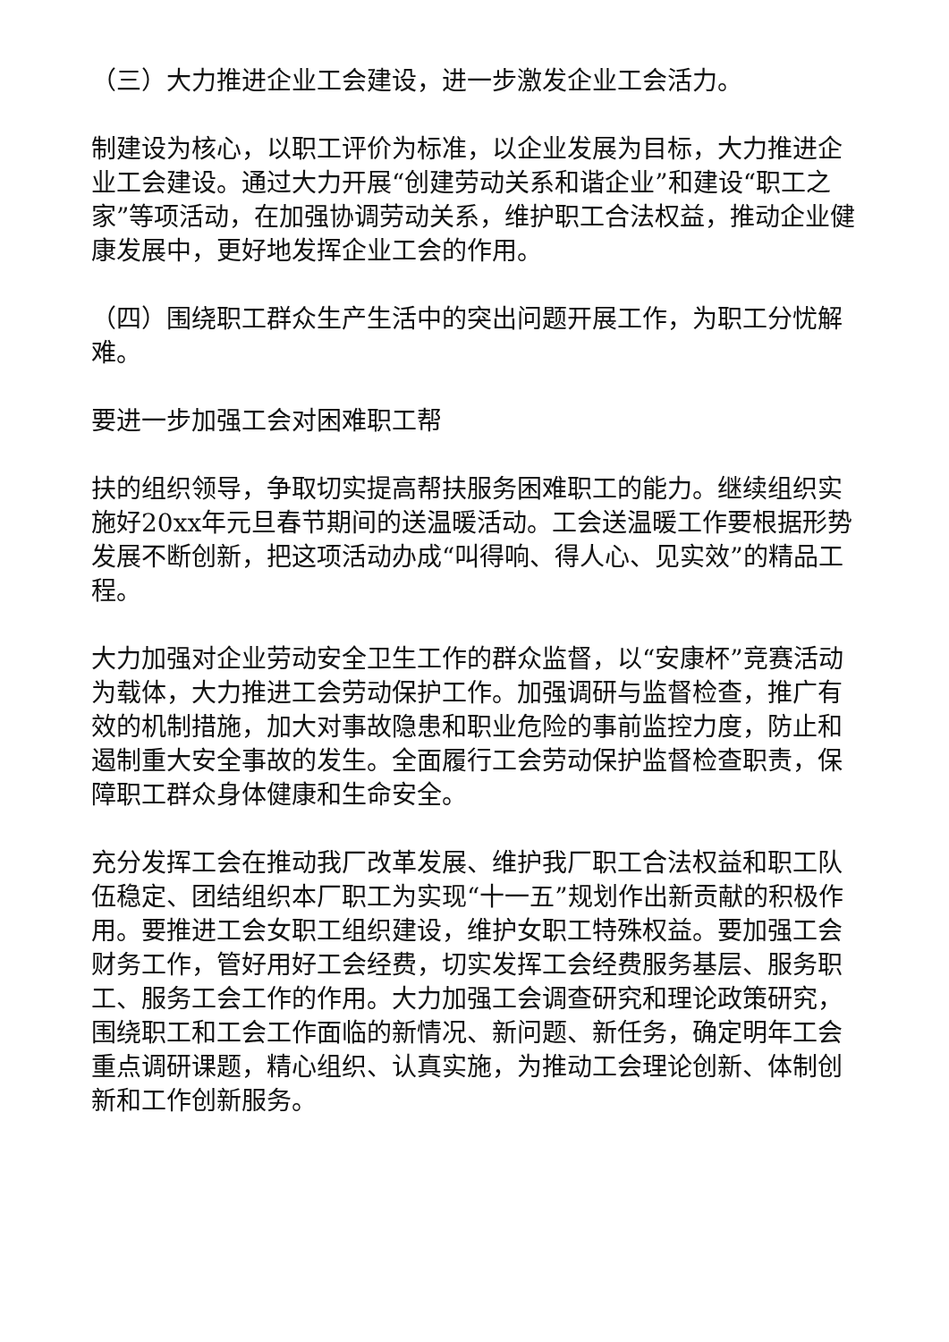（三）大力推进企业工会建设，进一步激发企业工会活力。
制建设为核心，以职工评价为标准，以企业发展为目标，大力推进企业工会建设。通过大力开展“创建劳动关系和谐企业”和建设“职工之家”等项活动，在加强协调劳动关系，维护职工合法权益，推动企业健康发展中，更好地发挥企业工会的作用。
（四）围绕职工群众生产生活中的突出问题开展工作，为职工分忧解难。
要进一步加强工会对困难职工帮
扶的组织领导，争取切实提高帮扶服务困难职工的能力。继续组织实施好20xx年元旦春节期间的送温暖活动。工会送温暖工作要根据形势发展不断创新，把这项活动办成“叫得响、得人心、见实效”的精品工程。
大力加强对企业劳动安全卫生工作的群众监督，以“安康杯”竞赛活动为载体，大力推进工会劳动保护工作。加强调研与监督检查，推广有效的机制措施，加大对事故隐患和职业危险的事前监控力度，防止和遏制重大安全事故的发生。全面履行工会劳动保护监督检查职责，保障职工群众身体健康和生命安全。
充分发挥工会在推动我厂改革发展、维护我厂职工合法权益和职工队伍稳定、团结组织本厂职工为实现“十一五”规划作出新贡献的积极作用。要推进工会女职工组织建设，维护女职工特殊权益。要加强工会财务工作，管好用好工会经费，切实发挥工会经费服务基层、服务职工、服务工会工作的作用。大力加强工会调查研究和理论政策研究，围绕职工和工会工作面临的新情况、新问题、新任务，确定明年工会重点调研课题，精心组织、认真实施，为推动工会理论创新、体制创新和工作创新服务。